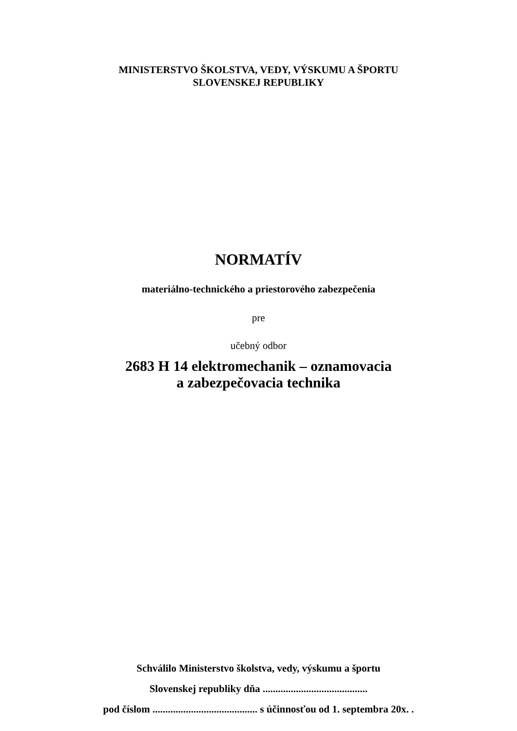MINISTERSTVO ŠKOLSTVA, VEDY, VÝSKUMU A ŠPORTU
SLOVENSKEJ REPUBLIKY
NORMATÍV
materiálno-technického a priestorového zabezpečenia
pre
učebný odbor
2683 H 14 elektromechanik – oznamovacia
a zabezpečovacia technika
Schválilo Ministerstvo školstva, vedy, výskumu a športu
Slovenskej republiky dňa .........................................
pod číslom ......................................... s účinnosťou od 1. septembra 20x. .